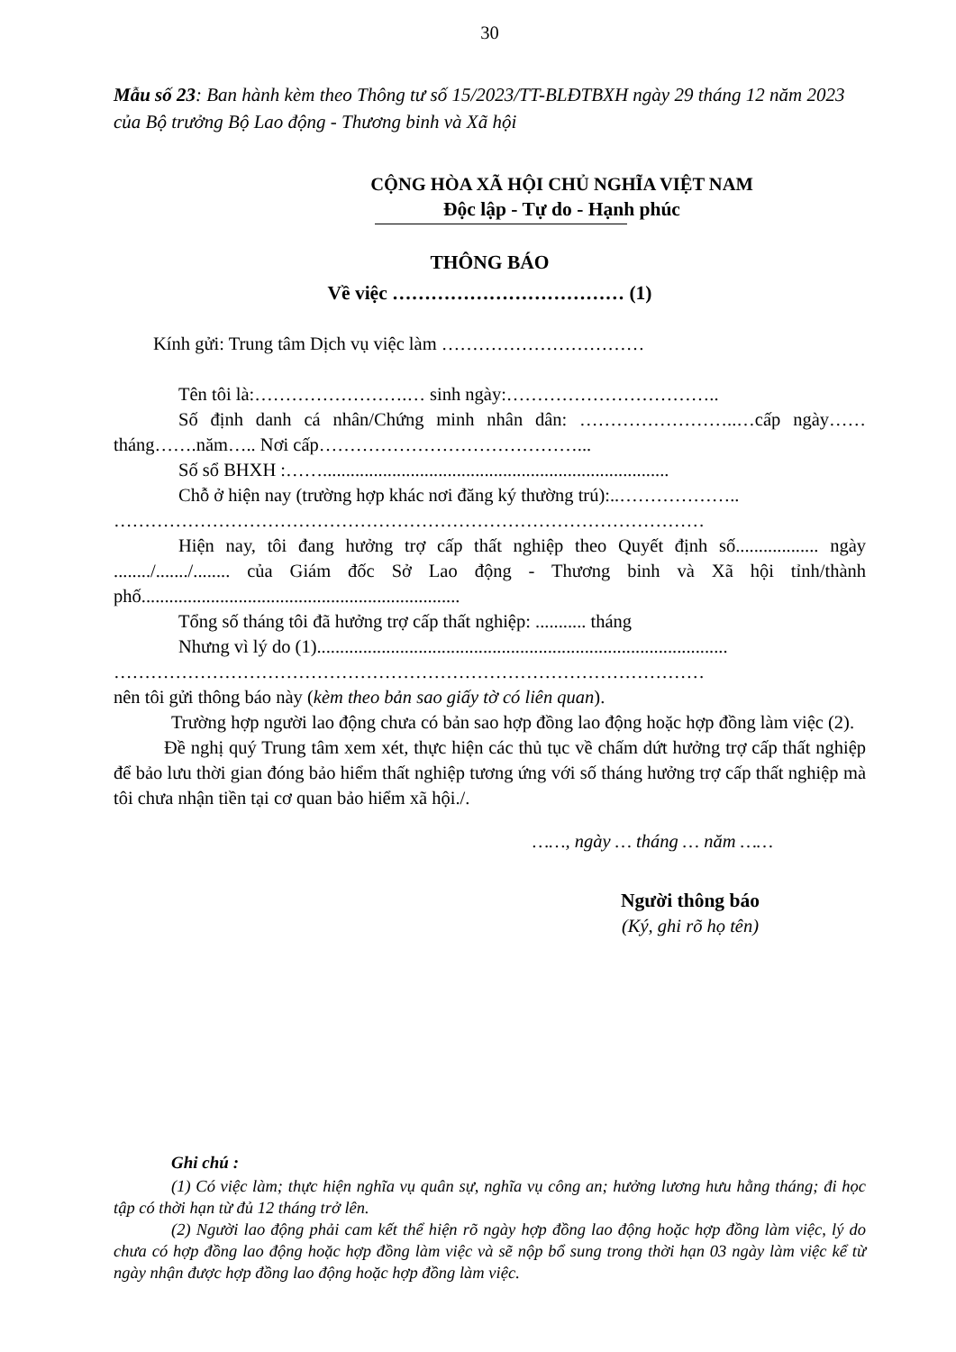30
Mẫu số 23: Ban hành kèm theo Thông tư số 15/2023/TT-BLĐTBXH ngày 29 tháng 12 năm 2023 của Bộ trưởng Bộ Lao động - Thương binh và Xã hội
CỘNG HÒA XÃ HỘI CHỦ NGHĨA VIỆT NAM
Độc lập - Tự do - Hạnh phúc
THÔNG BÁO
Về việc ……………………………… (1)
Kính gửi: Trung tâm Dịch vụ việc làm ……………………………
Tên tôi là:…………………….… sinh ngày:……………………………..
Số định danh cá nhân/Chứng minh nhân dân: ……………………..…cấp ngày……tháng…….năm….. Nơi cấp……………………………………...
Số sổ BHXH :……...........................................................................
Chỗ ở hiện nay (trường hợp khác nơi đăng ký thường trú):..………………..
……………………………………………………………………………………
Hiện nay, tôi đang hưởng trợ cấp thất nghiệp theo Quyết định số.................. ngày ......../......./........ của Giám đốc Sở Lao động - Thương binh và Xã hội tỉnh/thành phố.....................................................................
Tổng số tháng tôi đã hưởng trợ cấp thất nghiệp: ........... tháng
Nhưng vì lý do (1).........................................................................................
……………………………………………………………………………………
nên tôi gửi thông báo này (kèm theo bản sao giấy tờ có liên quan).
Trường hợp người lao động chưa có bản sao hợp đồng lao động hoặc hợp đồng làm việc (2).
Đề nghị quý Trung tâm xem xét, thực hiện các thủ tục về chấm dứt hưởng trợ cấp thất nghiệp để bảo lưu thời gian đóng bảo hiểm thất nghiệp tương ứng với số tháng hưởng trợ cấp thất nghiệp mà tôi chưa nhận tiền tại cơ quan bảo hiểm xã hội./.
……, ngày … tháng … năm ……
Người thông báo
(Ký, ghi rõ họ tên)
Ghi chú :
(1) Có việc làm; thực hiện nghĩa vụ quân sự, nghĩa vụ công an; hưởng lương hưu hằng tháng; đi học tập có thời hạn từ đủ 12 tháng trở lên.
(2) Người lao động phải cam kết thể hiện rõ ngày hợp đồng lao động hoặc hợp đồng làm việc, lý do chưa có hợp đồng lao động hoặc hợp đồng làm việc và sẽ nộp bổ sung trong thời hạn 03 ngày làm việc kể từ ngày nhận được hợp đồng lao động hoặc hợp đồng làm việc.